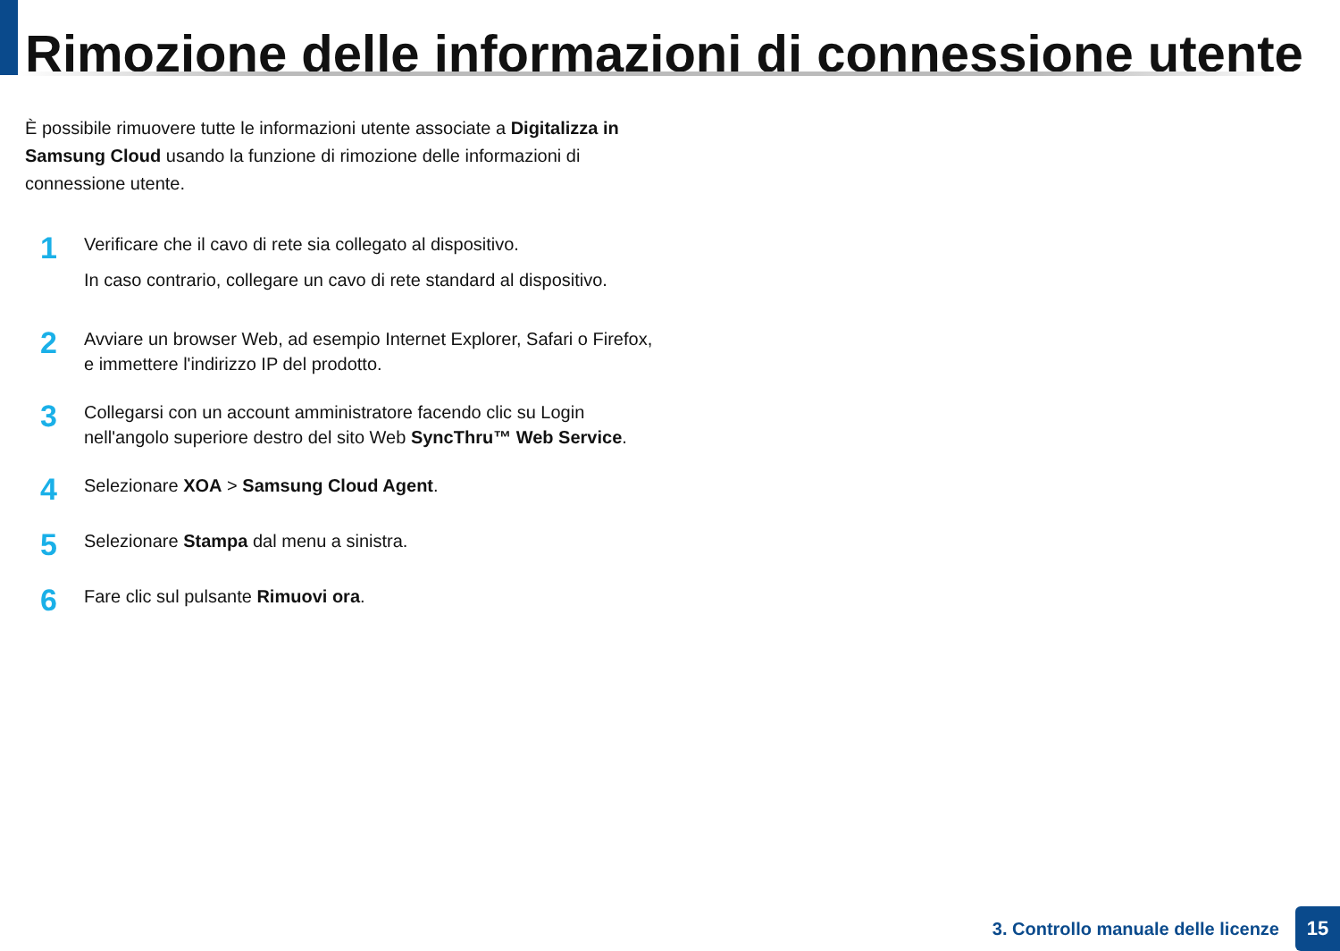Rimozione delle informazioni di connessione utente
È possibile rimuovere tutte le informazioni utente associate a Digitalizza in Samsung Cloud usando la funzione di rimozione delle informazioni di connessione utente.
1
Verificare che il cavo di rete sia collegato al dispositivo.
In caso contrario, collegare un cavo di rete standard al dispositivo.
2
Avviare un browser Web, ad esempio Internet Explorer, Safari o Firefox, e immettere l'indirizzo IP del prodotto.
3
Collegarsi con un account amministratore facendo clic su Login nell'angolo superiore destro del sito Web SyncThru™ Web Service.
4
Selezionare XOA > Samsung Cloud Agent.
5
Selezionare Stampa dal menu a sinistra.
6
Fare clic sul pulsante Rimuovi ora.
3. Controllo manuale delle licenze
15